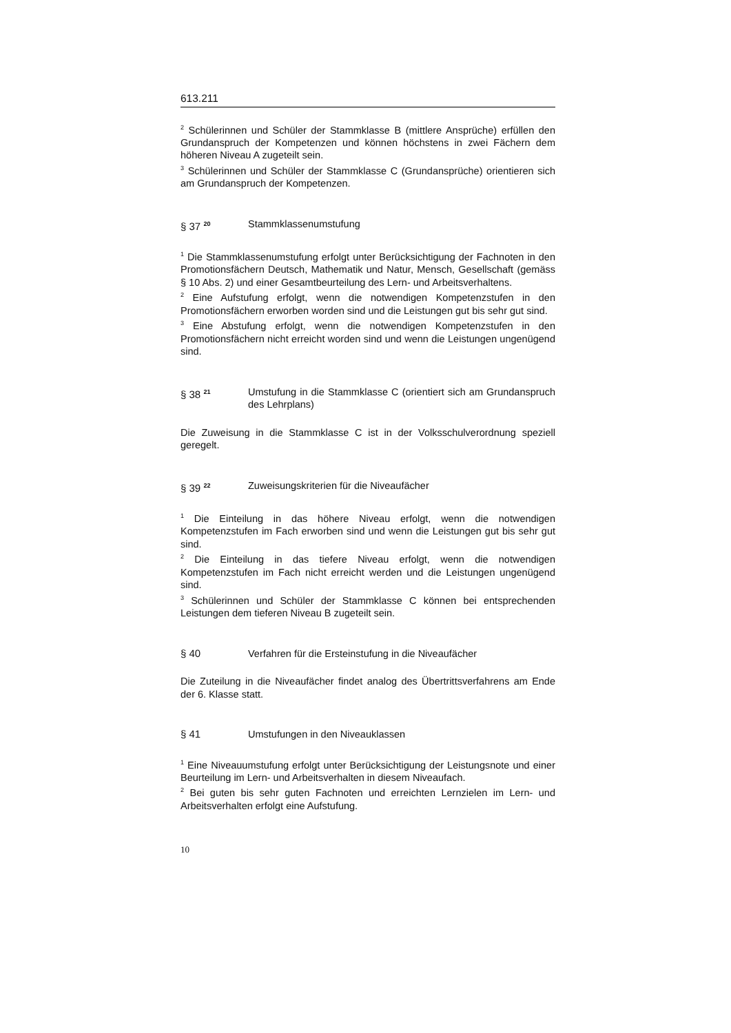613.211
<sup>2</sup> Schülerinnen und Schüler der Stammklasse B (mittlere Ansprüche) erfüllen den Grundanspruch der Kompetenzen und können höchstens in zwei Fächern dem höheren Niveau A zugeteilt sein.
<sup>3</sup> Schülerinnen und Schüler der Stammklasse C (Grundansprüche) orientieren sich am Grundanspruch der Kompetenzen.
§ 37 <sup>20</sup>
Stammklassenumstufung
<sup>1</sup> Die Stammklassenumstufung erfolgt unter Berücksichtigung der Fachnoten in den Promotionsfächern Deutsch, Mathematik und Natur, Mensch, Gesellschaft (gemäss § 10 Abs. 2) und einer Gesamtbeurteilung des Lern- und Arbeitsverhaltens.
<sup>2</sup> Eine Aufstufung erfolgt, wenn die notwendigen Kompetenzstufen in den Promotionsfächern erworben worden sind und die Leistungen gut bis sehr gut sind.
<sup>3</sup> Eine Abstufung erfolgt, wenn die notwendigen Kompetenzstufen in den Promotionsfächern nicht erreicht worden sind und wenn die Leistungen ungenügend sind.
§ 38 <sup>21</sup>
Umstufung in die Stammklasse C (orientiert sich am Grundanspruch des Lehrplans)
Die Zuweisung in die Stammklasse C ist in der Volksschulverordnung speziell geregelt.
§ 39 <sup>22</sup>
Zuweisungskriterien für die Niveaufächer
<sup>1</sup> Die Einteilung in das höhere Niveau erfolgt, wenn die notwendigen Kompetenzstufen im Fach erworben sind und wenn die Leistungen gut bis sehr gut sind.
<sup>2</sup> Die Einteilung in das tiefere Niveau erfolgt, wenn die notwendigen Kompetenzstufen im Fach nicht erreicht werden und die Leistungen ungenügend sind.
<sup>3</sup> Schülerinnen und Schüler der Stammklasse C können bei entsprechenden Leistungen dem tieferen Niveau B zugeteilt sein.
§ 40 Verfahren für die Ersteinstufung in die Niveaufächer
Die Zuteilung in die Niveaufächer findet analog des Übertrittsverfahrens am Ende der 6. Klasse statt.
§ 41 Umstufungen in den Niveauklassen
<sup>1</sup> Eine Niveauumstufung erfolgt unter Berücksichtigung der Leistungsnote und einer Beurteilung im Lern- und Arbeitsverhalten in diesem Niveaufach.
<sup>2</sup> Bei guten bis sehr guten Fachnoten und erreichten Lernzielen im Lern- und Arbeitsverhalten erfolgt eine Aufstufung.
10